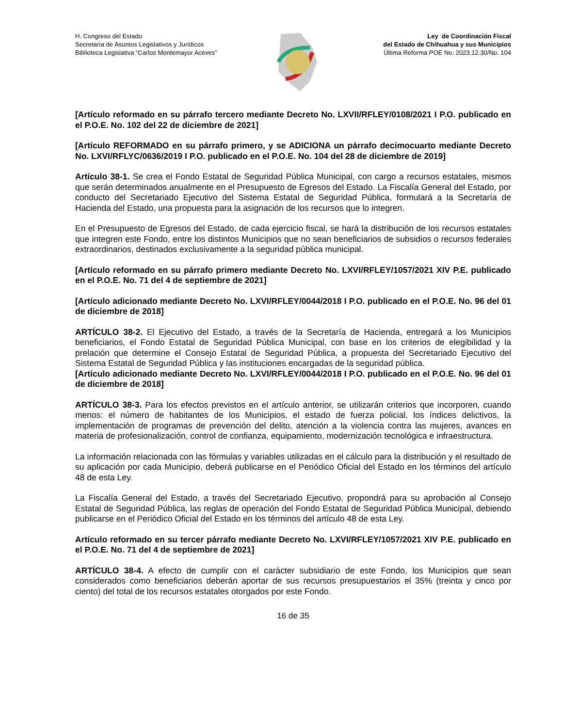H. Congreso del Estado
Secretaría de Asuntos Legislativos y Jurídicos
Biblioteca Legislativa “Carlos Montemayor Aceves”
Ley de Coordinación Fiscal
del Estado de Chihuahua y sus Municipios
Última Reforma POE No. 2023.12.30/No. 104
[Artículo reformado en su párrafo tercero mediante Decreto No. LXVII/RFLEY/0108/2021 I P.O. publicado en el P.O.E. No. 102 del 22 de diciembre de 2021]
[Artículo REFORMADO en su párrafo primero, y se ADICIONA un párrafo decimocuarto mediante Decreto No. LXVI/RFLYC/0636/2019 I P.O. publicado en el P.O.E. No. 104 del 28 de diciembre de 2019]
Artículo 38-1. Se crea el Fondo Estatal de Seguridad Pública Municipal, con cargo a recursos estatales, mismos que serán determinados anualmente en el Presupuesto de Egresos del Estado. La Fiscalía General del Estado, por conducto del Secretariado Ejecutivo del Sistema Estatal de Seguridad Pública, formulará a la Secretaría de Hacienda del Estado, una propuesta para la asignación de los recursos que lo integren.
En el Presupuesto de Egresos del Estado, de cada ejercicio fiscal, se hará la distribución de los recursos estatales que integren este Fondo, entre los distintos Municipios que no sean beneficiarios de subsidios o recursos federales extraordinarios, destinados exclusivamente a la seguridad pública municipal.
[Artículo reformado en su párrafo primero mediante Decreto No. LXVI/RFLEY/1057/2021 XIV P.E. publicado en el P.O.E. No. 71 del 4 de septiembre de 2021]
[Artículo adicionado mediante Decreto No. LXVI/RFLEY/0044/2018 I P.O. publicado en el P.O.E. No. 96 del 01 de diciembre de 2018]
ARTÍCULO 38-2. El Ejecutivo del Estado, a través de la Secretaría de Hacienda, entregará a los Municipios beneficiarios, el Fondo Estatal de Seguridad Pública Municipal, con base en los criterios de elegibilidad y la prelación que determine el Consejo Estatal de Seguridad Pública, a propuesta del Secretariado Ejecutivo del Sistema Estatal de Seguridad Pública y las instituciones encargadas de la seguridad pública.
[Artículo adicionado mediante Decreto No. LXVI/RFLEY/0044/2018 I P.O. publicado en el P.O.E. No. 96 del 01 de diciembre de 2018]
ARTÍCULO 38-3. Para los efectos previstos en el artículo anterior, se utilizarán criterios que incorporen, cuando menos: el número de habitantes de los Municipios, el estado de fuerza policial, los índices delictivos, la implementación de programas de prevención del delito, atención a la violencia contra las mujeres, avances en materia de profesionalización, control de confianza, equipamiento, modernización tecnológica e infraestructura.
La información relacionada con las fórmulas y variables utilizadas en el cálculo para la distribución y el resultado de su aplicación por cada Municipio, deberá publicarse en el Periódico Oficial del Estado en los términos del artículo 48 de esta Ley.
La Fiscalía General del Estado, a través del Secretariado Ejecutivo, propondrá para su aprobación al Consejo Estatal de Seguridad Pública, las reglas de operación del Fondo Estatal de Seguridad Pública Municipal, debiendo publicarse en el Periódico Oficial del Estado en los términos del artículo 48 de esta Ley.
Artículo reformado en su tercer párrafo mediante Decreto No. LXVI/RFLEY/1057/2021 XIV P.E. publicado en el P.O.E. No. 71 del 4 de septiembre de 2021]
ARTÍCULO 38-4. A efecto de cumplir con el carácter subsidiario de este Fondo, los Municipios que sean considerados como beneficiarios deberán aportar de sus recursos presupuestarios el 35% (treinta y cinco por ciento) del total de los recursos estatales otorgados por este Fondo.
16 de 35